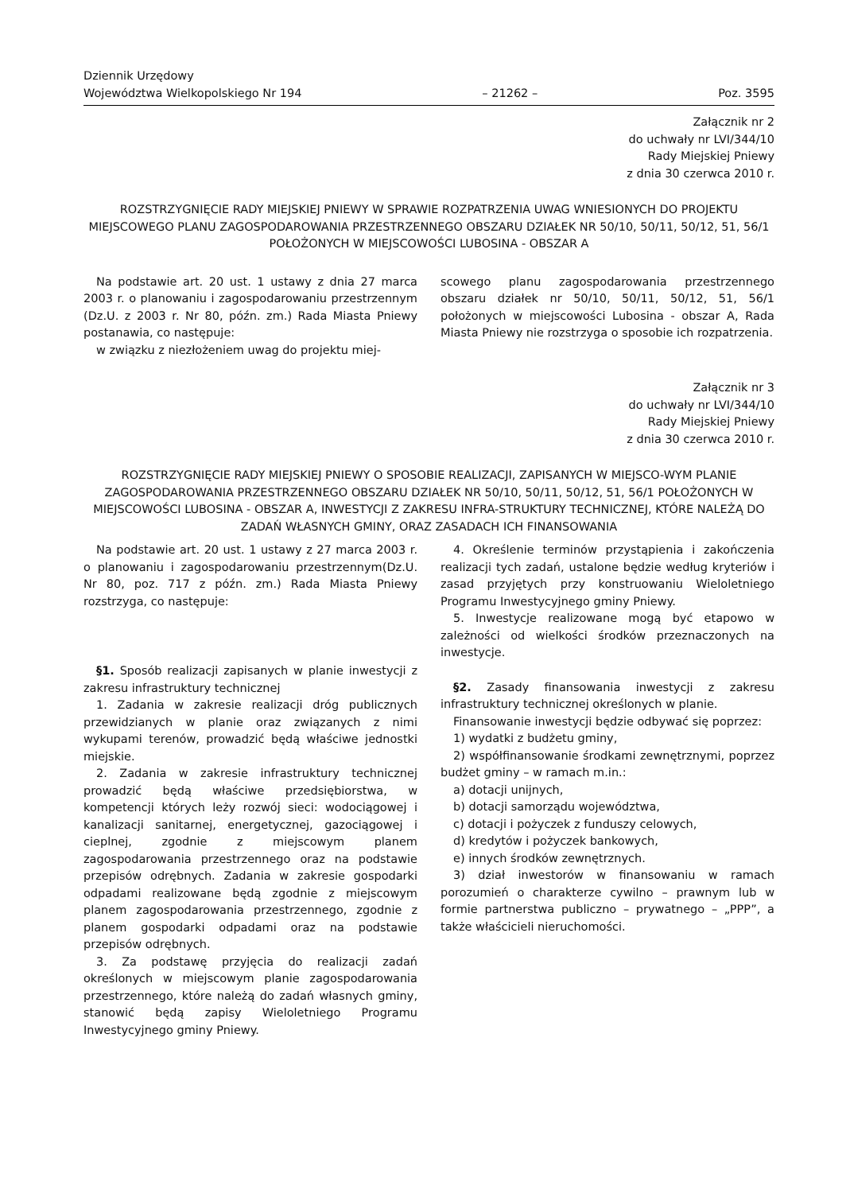Dziennik Urzędowy
Województwa Wielkopolskiego Nr 194
– 21262 –
Poz. 3595
Załącznik nr 2
do uchwały nr LVI/344/10
Rady Miejskiej Pniewy
z dnia 30 czerwca 2010 r.
ROZSTRZYGNIĘCIE RADY MIEJSKIEJ PNIEWY W SPRAWIE ROZPATRZENIA UWAG WNIESIONYCH DO PROJEKTU MIEJSCOWEGO PLANU ZAGOSPODAROWANIA PRZESTRZENNEGO OBSZARU DZIAŁEK NR 50/10, 50/11, 50/12, 51, 56/1 POŁOŻONYCH W MIEJSCOWOŚCI LUBOSINA - OBSZAR A
Na podstawie art. 20 ust. 1 ustawy z dnia 27 marca 2003 r. o planowaniu i zagospodarowaniu przestrzennym (Dz.U. z 2003 r. Nr 80, późn. zm.) Rada Miasta Pniewy postanawia, co następuje:
w związku z niezłożeniem uwag do projektu miej-
scowego planu zagospodarowania przestrzennego obszaru działek nr 50/10, 50/11, 50/12, 51, 56/1 położonych w miejscowości Lubosina - obszar A, Rada Miasta Pniewy nie rozstrzyga o sposobie ich rozpatrzenia.
Załącznik nr 3
do uchwały nr LVI/344/10
Rady Miejskiej Pniewy
z dnia 30 czerwca 2010 r.
ROZSTRZYGNIĘCIE RADY MIEJSKIEJ PNIEWY O SPOSOBIE REALIZACJI, ZAPISANYCH W MIEJSCO-WYM PLANIE ZAGOSPODAROWANIA PRZESTRZENNEGO OBSZARU DZIAŁEK NR 50/10, 50/11, 50/12, 51, 56/1 POŁOŻONYCH W MIEJSCOWOŚCI LUBOSINA - OBSZAR A, INWESTYCJI Z ZAKRESU INFRA-STRUKTURY TECHNICZNEJ, KTÓRE NALEŻĄ DO ZADAŃ WŁASNYCH GMINY, ORAZ ZASADACH ICH FINANSOWANIA
Na podstawie art. 20 ust. 1 ustawy z 27 marca 2003 r. o planowaniu i zagospodarowaniu przestrzennym(Dz.U. Nr 80, poz. 717 z późn. zm.) Rada Miasta Pniewy rozstrzyga, co następuje:
§1. Sposób realizacji zapisanych w planie inwestycji z zakresu infrastruktury technicznej
1. Zadania w zakresie realizacji dróg publicznych przewidzianych w planie oraz związanych z nimi wykupami terenów, prowadzić będą właściwe jednostki miejskie.
2. Zadania w zakresie infrastruktury technicznej prowadzić będą właściwe przedsiębiorstwa, w kompetencji których leży rozwój sieci: wodociągowej i kanalizacji sanitarnej, energetycznej, gazociągowej i cieplnej, zgodnie z miejscowym planem zagospodarowania przestrzennego oraz na podstawie przepisów odrębnych. Zadania w zakresie gospodarki odpadami realizowane będą zgodnie z miejscowym planem zagospodarowania przestrzennego, zgodnie z planem gospodarki odpadami oraz na podstawie przepisów odrębnych.
3. Za podstawę przyjęcia do realizacji zadań określonych w miejscowym planie zagospodarowania przestrzennego, które należą do zadań własnych gminy, stanowić będą zapisy Wieloletniego Programu Inwestycyjnego gminy Pniewy.
4. Określenie terminów przystąpienia i zakończenia realizacji tych zadań, ustalone będzie według kryteriów i zasad przyjętych przy konstruowaniu Wieloletniego Programu Inwestycyjnego gminy Pniewy.
5. Inwestycje realizowane mogą być etapowo w zależności od wielkości środków przeznaczonych na inwestycje.
§2. Zasady finansowania inwestycji z zakresu infrastruktury technicznej określonych w planie.
Finansowanie inwestycji będzie odbywać się poprzez:
1) wydatki z budżetu gminy,
2) współfinansowanie środkami zewnętrznymi, poprzez budżet gminy – w ramach m.in.:
a) dotacji unijnych,
b) dotacji samorządu województwa,
c) dotacji i pożyczek z funduszy celowych,
d) kredytów i pożyczek bankowych,
e) innych środków zewnętrznych.
3) dział inwestorów w finansowaniu w ramach porozumień o charakterze cywilno – prawnym lub w formie partnerstwa publiczno – prywatnego – „PPP”, a także właścicieli nieruchomości.